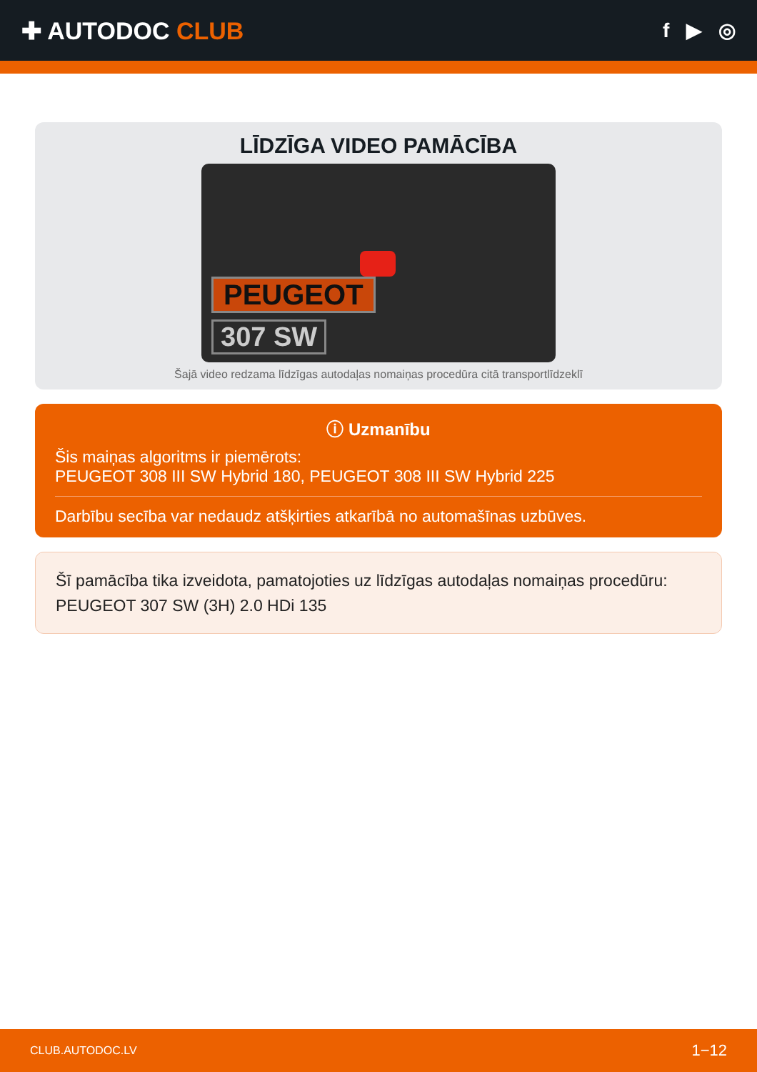✚ AUTODOC CLUB
f ▶ ◎
LĪDZĪGA VIDEO PAMĀCĪBA
PEUGEOT
307 SW
Šajā video redzama līdzīgas autodaļas nomaiņas procedūra citā transportlīdzeklī
ⓘ Uzmanību
Šis maiņas algoritms ir piemērots:
PEUGEOT 308 III SW Hybrid 180, PEUGEOT 308 III SW Hybrid 225
Darbību secība var nedaudz atšķirties atkarībā no automašīnas uzbūves.
Šī pamācība tika izveidota, pamatojoties uz līdzīgas autodaļas nomaiņas procedūru: PEUGEOT 307 SW (3H) 2.0 HDi 135
CLUB.AUTODOC.LV 1−12